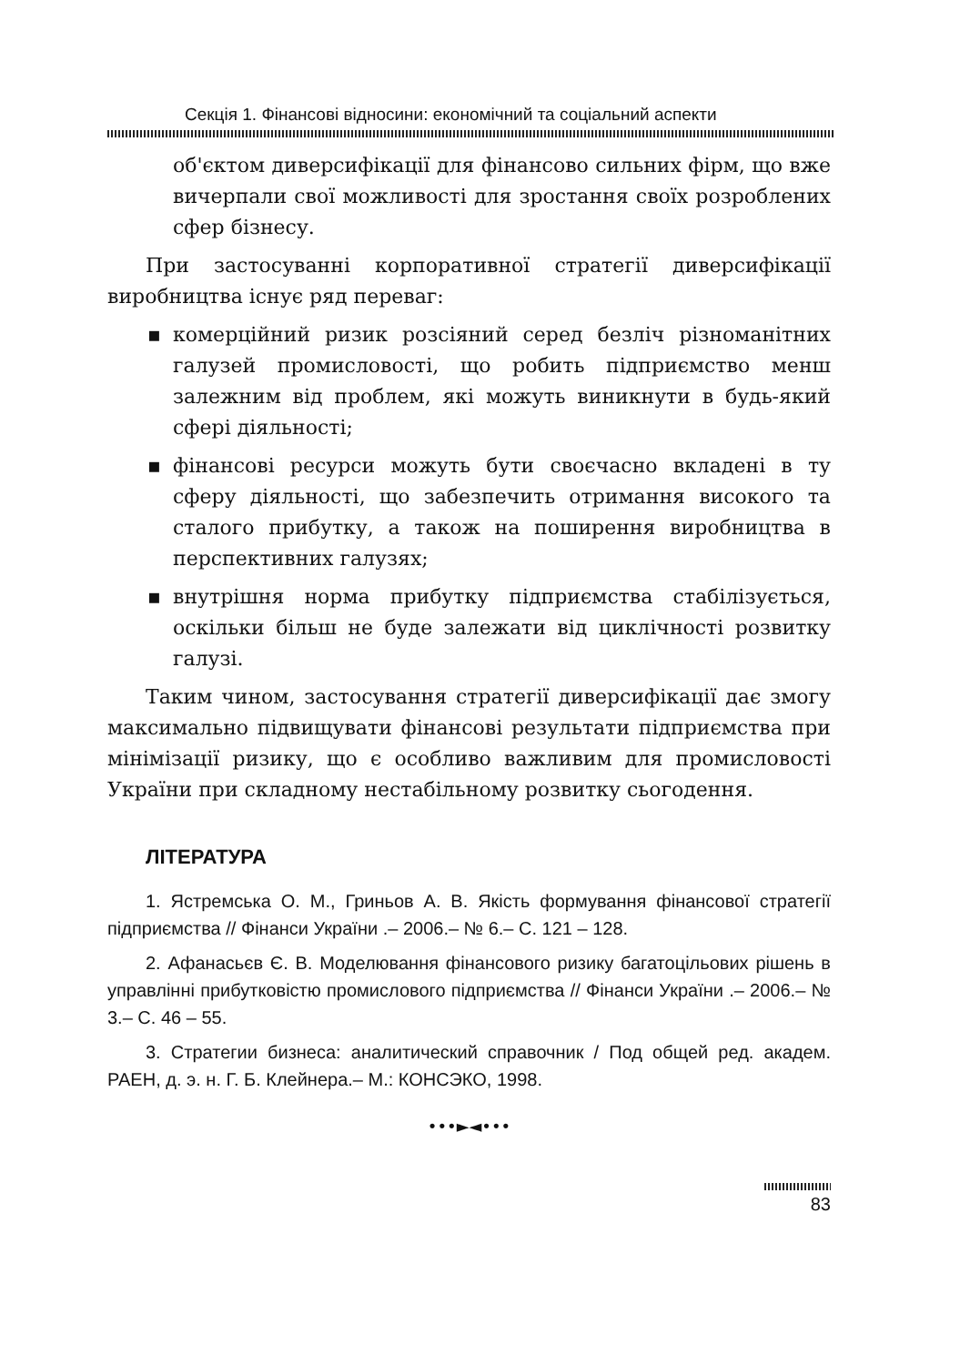Секція 1. Фінансові відносини: економічний та соціальний аспекти
об'єктом диверсифікації для фінансово сильних фірм, що вже вичерпали свої можливості для зростання своїх розроблених сфер бізнесу.
При застосуванні корпоративної стратегії диверсифікації виробництва існує ряд переваг:
▪ комерційний ризик розсіяний серед безліч різноманітних галузей промисловості, що робить підприємство менш залежним від проблем, які можуть виникнути в будь-який сфері діяльності;
▪ фінансові ресурси можуть бути своєчасно вкладені в ту сферу діяльності, що забезпечить отримання високого та сталого прибутку, а також на поширення виробництва в перспективних галузях;
▪ внутрішня норма прибутку підприємства стабілізується, оскільки більш не буде залежати від циклічності розвитку галузі.
Таким чином, застосування стратегії диверсифікації дає змогу максимально підвищувати фінансові результати підприємства при мінімізації ризику, що є особливо важливим для промисловості України при складному нестабільному розвитку сьогодення.
ЛІТЕРАТУРА
1. Ястремська О. М., Гриньов А. В. Якість формування фінансової стратегії підприємства // Фінанси України .– 2006.– № 6.– С. 121 – 128.
2. Афанасьєв Є. В. Моделювання фінансового ризику багатоцільових рішень в управлінні прибутковістю промислового підприємства // Фінанси України .– 2006.– № 3.– С. 46 – 55.
3. Стратегии бизнеса: аналитический справочник / Под общей ред. академ. РАЕН, д. э. н. Г. Б. Клейнера.– М.: КОНСЭКО, 1998.
•••►◄•••
83